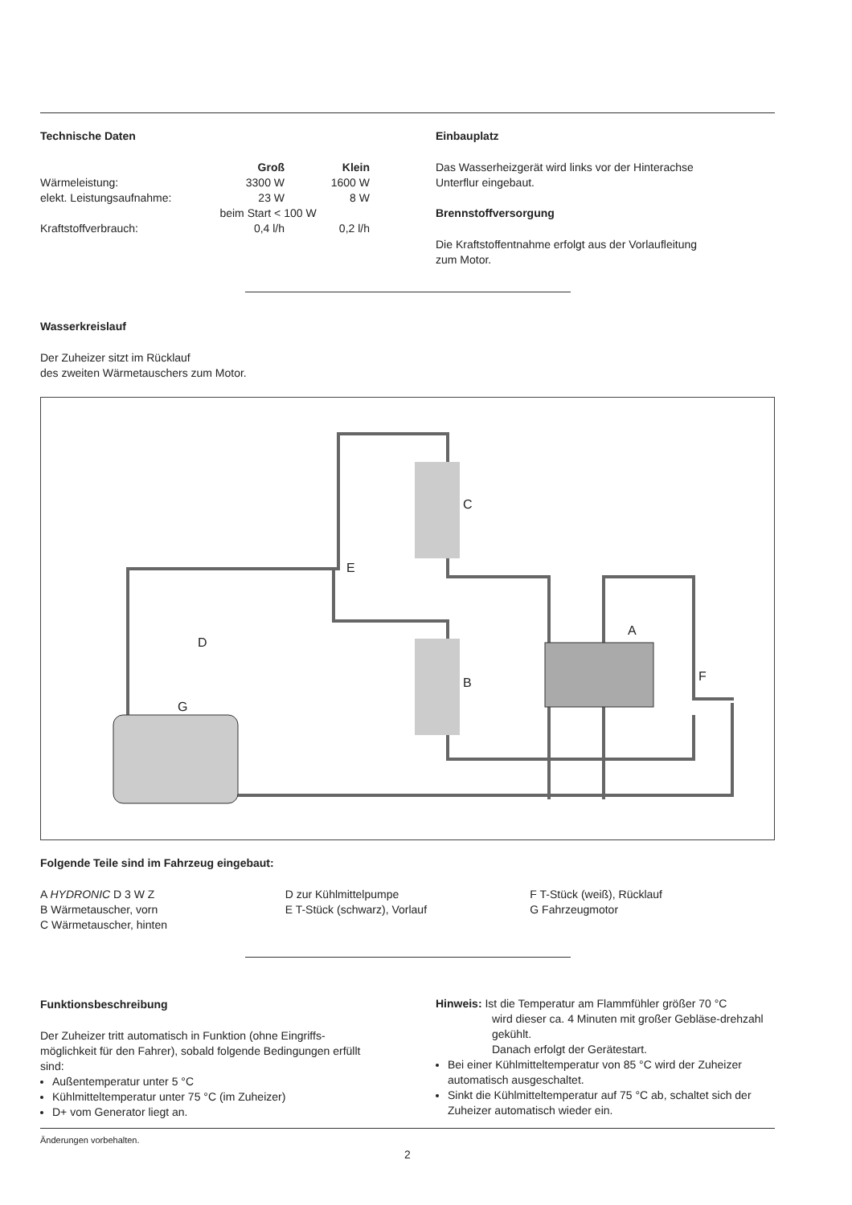Technische Daten
| | Groß | Klein |
| --- | --- | --- |
| Wärmeleistung: | 3300 W | 1600 W |
| elekt. Leistungsaufnahme: | 23 W | 8 W |
| | beim Start < 100 W | |
| Kraftstoffverbrauch: | 0,4 l/h | 0,2 l/h |
Einbauplatz
Das Wasserheizgerät wird links vor der Hinterachse
Unterflur eingebaut.
Brennstoffversorgung
Die Kraftstoffentnahme erfolgt aus der Vorlaufleitung
zum Motor.
Wasserkreislauf
Der Zuheizer sitzt im Rücklauf
des zweiten Wärmetauschers zum Motor.
C
E
D
B
A
F
G
Folgende Teile sind im Fahrzeug eingebaut:
A HYDRONIC D 3 W Z
B Wärmetauscher, vorn
C Wärmetauscher, hinten
D zur Kühlmittelpumpe
E T-Stück (schwarz), Vorlauf
F T-Stück (weiß), Rücklauf
G Fahrzeugmotor
Funktionsbeschreibung
Der Zuheizer tritt automatisch in Funktion (ohne Eingriffs-möglichkeit für den Fahrer), sobald folgende Bedingungen erfüllt sind:
Außentemperatur unter 5 °C
Kühlmitteltemperatur unter 75 °C (im Zuheizer)
D+ vom Generator liegt an.
Hinweis: Ist die Temperatur am Flammfühler größer 70 °C
wird dieser ca. 4 Minuten mit großer Gebläse-drehzahl gekühlt.
Danach erfolgt der Gerätestart.
Bei einer Kühlmitteltemperatur von 85 °C wird der Zuheizer automatisch ausgeschaltet.
Sinkt die Kühlmitteltemperatur auf 75 °C ab, schaltet sich der Zuheizer automatisch wieder ein.
Änderungen vorbehalten.
2